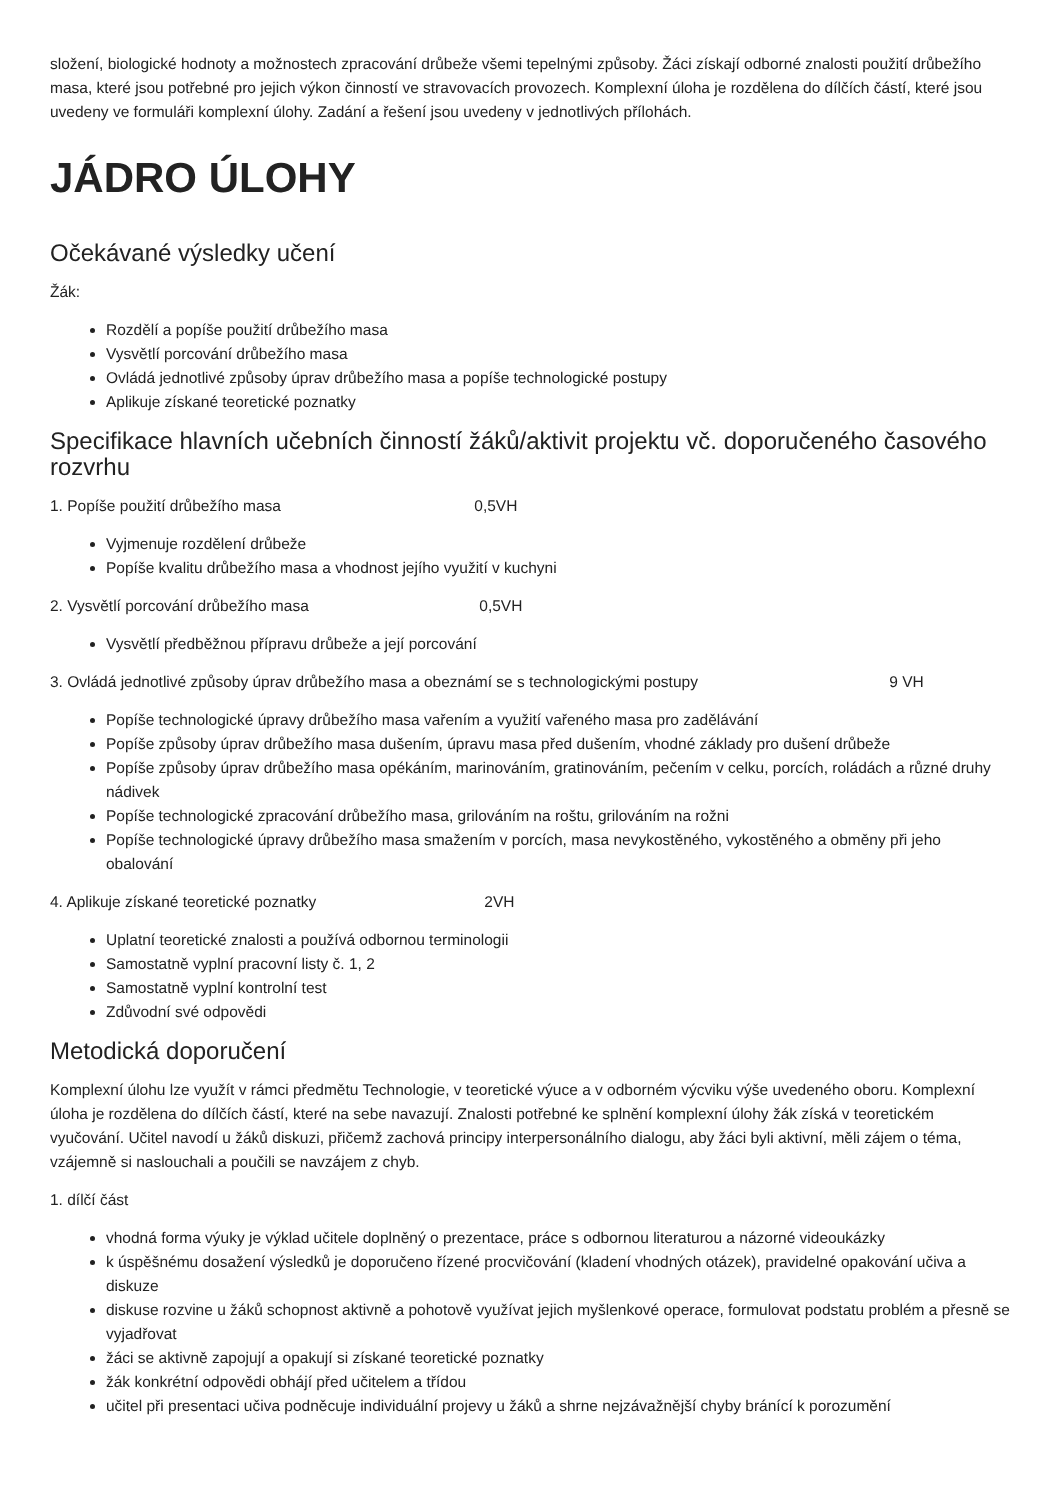složení, biologické hodnoty a možnostech zpracování drůbeže všemi tepelnými způsoby. Žáci získají odborné znalosti použití drůbežího masa, které jsou potřebné pro jejich výkon činností ve stravovacích provozech. Komplexní úloha je rozdělena do dílčích částí, které jsou uvedeny ve formuláři komplexní úlohy. Zadání a řešení jsou uvedeny v jednotlivých přílohách.
JÁDRO ÚLOHY
Očekávané výsledky učení
Žák:
Rozdělí a popíše použití drůbežího masa
Vysvětlí porcování drůbežího masa
Ovládá jednotlivé způsoby úprav drůbežího masa a popíše technologické postupy
Aplikuje získané teoretické poznatky
Specifikace hlavních učebních činností žáků/aktivit projektu vč. doporučeného časového rozvrhu
1. Popíše použití drůbežího masa 0,5VH
Vyjmenuje rozdělení drůbeže
Popíše kvalitu drůbežího masa a vhodnost jejího využití v kuchyni
2. Vysvětlí porcování drůbežího masa 0,5VH
Vysvětlí předběžnou přípravu drůbeže a její porcování
3. Ovládá jednotlivé způsoby úprav drůbežího masa a obeznámí se s technologickými postupy 9 VH
Popíše technologické úpravy drůbežího masa vařením a využití vařeného masa pro zadělávání
Popíše způsoby úprav drůbežího masa dušením, úpravu masa před dušením, vhodné základy pro dušení drůbeže
Popíše způsoby úprav drůbežího masa opékáním, marinováním, gratinováním, pečením v celku, porcích, roládách a různé druhy nádivek
Popíše technologické zpracování drůbežího masa, grilováním na roštu, grilováním na rožni
Popíše technologické úpravy drůbežího masa smažením v porcích, masa nevykostěného, vykostěného a obměny při jeho obalování
4. Aplikuje získané teoretické poznatky 2VH
Uplatní teoretické znalosti a používá odbornou terminologii
Samostatně vyplní pracovní listy č. 1, 2
Samostatně vyplní kontrolní test
Zdůvodní své odpovědi
Metodická doporučení
Komplexní úlohu lze využít v rámci předmětu Technologie, v teoretické výuce a v odborném výcviku výše uvedeného oboru. Komplexní úloha je rozdělena do dílčích částí, které na sebe navazují. Znalosti potřebné ke splnění komplexní úlohy žák získá v teoretickém vyučování. Učitel navodí u žáků diskuzi, přičemž zachová principy interpersonálního dialogu, aby žáci byli aktivní, měli zájem o téma, vzájemně si naslouchali a poučili se navzájem z chyb.
1. dílčí část
vhodná forma výuky je výklad učitele doplněný o prezentace, práce s odbornou literaturou a názorné videoukázky
k úspěšnému dosažení výsledků je doporučeno řízené procvičování (kladení vhodných otázek), pravidelné opakování učiva a diskuze
diskuse rozvine u žáků schopnost aktivně a pohotově využívat jejich myšlenkové operace, formulovat podstatu problém a přesně se vyjadřovat
žáci se aktivně zapojují a opakují si získané teoretické poznatky
žák konkrétní odpovědi obhájí před učitelem a třídou
učitel při presentaci učiva podněcuje individuální projevy u žáků a shrne nejzávažnější chyby bránící k porozumění